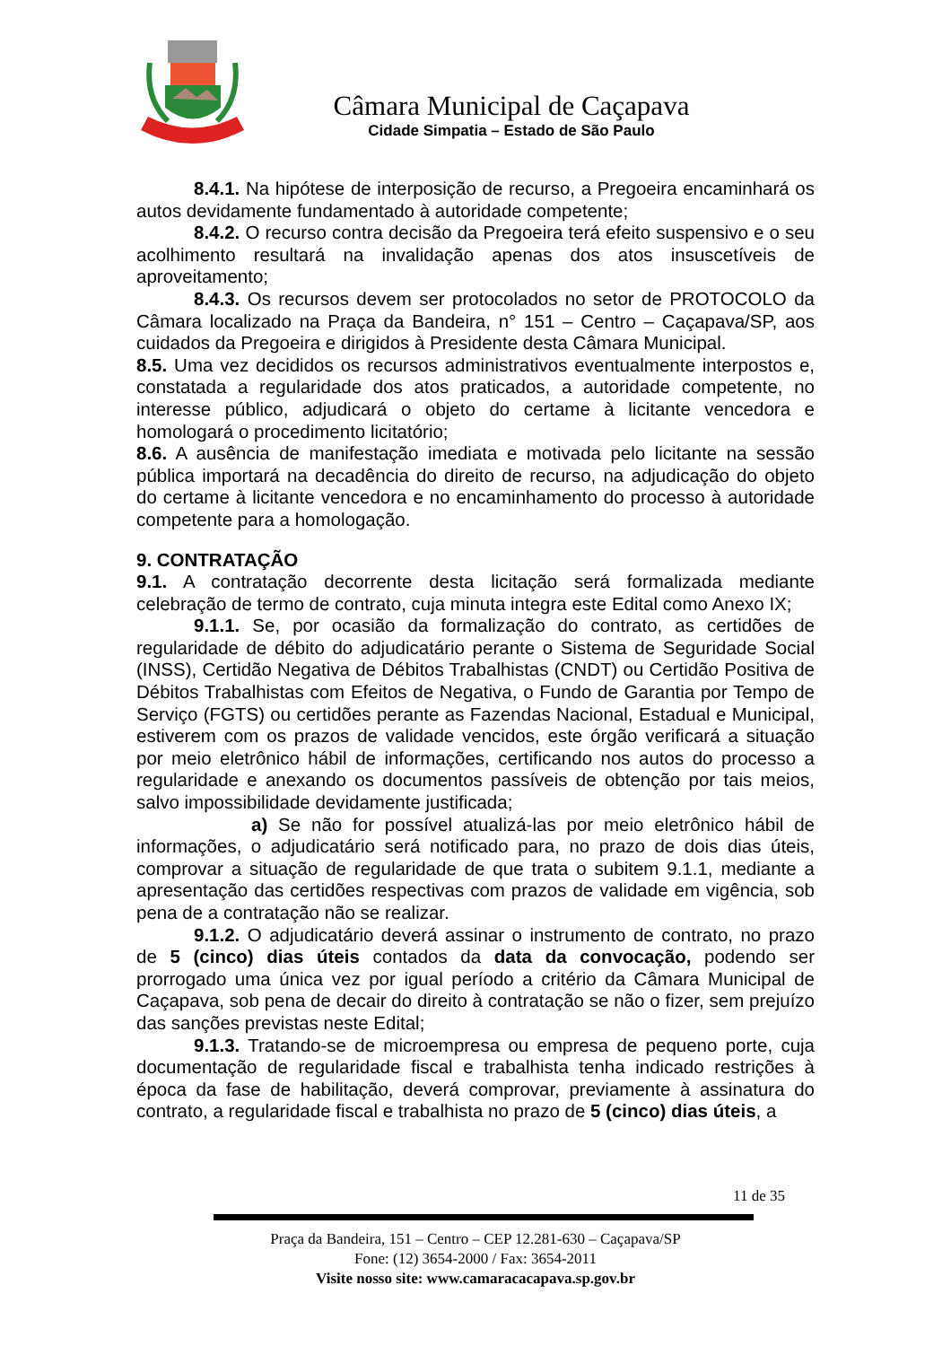Câmara Municipal de Caçapava
Cidade Simpatia – Estado de São Paulo
8.4.1. Na hipótese de interposição de recurso, a Pregoeira encaminhará os autos devidamente fundamentado à autoridade competente;
8.4.2. O recurso contra decisão da Pregoeira terá efeito suspensivo e o seu acolhimento resultará na invalidação apenas dos atos insuscetíveis de aproveitamento;
8.4.3. Os recursos devem ser protocolados no setor de PROTOCOLO da Câmara localizado na Praça da Bandeira, n° 151 – Centro – Caçapava/SP, aos cuidados da Pregoeira e dirigidos à Presidente desta Câmara Municipal.
8.5. Uma vez decididos os recursos administrativos eventualmente interpostos e, constatada a regularidade dos atos praticados, a autoridade competente, no interesse público, adjudicará o objeto do certame à licitante vencedora e homologará o procedimento licitatório;
8.6. A ausência de manifestação imediata e motivada pelo licitante na sessão pública importará na decadência do direito de recurso, na adjudicação do objeto do certame à licitante vencedora e no encaminhamento do processo à autoridade competente para a homologação.
9. CONTRATAÇÃO
9.1. A contratação decorrente desta licitação será formalizada mediante celebração de termo de contrato, cuja minuta integra este Edital como Anexo IX;
9.1.1. Se, por ocasião da formalização do contrato, as certidões de regularidade de débito do adjudicatário perante o Sistema de Seguridade Social (INSS), Certidão Negativa de Débitos Trabalhistas (CNDT) ou Certidão Positiva de Débitos Trabalhistas com Efeitos de Negativa, o Fundo de Garantia por Tempo de Serviço (FGTS) ou certidões perante as Fazendas Nacional, Estadual e Municipal, estiverem com os prazos de validade vencidos, este órgão verificará a situação por meio eletrônico hábil de informações, certificando nos autos do processo a regularidade e anexando os documentos passíveis de obtenção por tais meios, salvo impossibilidade devidamente justificada;
a) Se não for possível atualizá-las por meio eletrônico hábil de informações, o adjudicatário será notificado para, no prazo de dois dias úteis, comprovar a situação de regularidade de que trata o subitem 9.1.1, mediante a apresentação das certidões respectivas com prazos de validade em vigência, sob pena de a contratação não se realizar.
9.1.2. O adjudicatário deverá assinar o instrumento de contrato, no prazo de 5 (cinco) dias úteis contados da data da convocação, podendo ser prorrogado uma única vez por igual período a critério da Câmara Municipal de Caçapava, sob pena de decair do direito à contratação se não o fizer, sem prejuízo das sanções previstas neste Edital;
9.1.3. Tratando-se de microempresa ou empresa de pequeno porte, cuja documentação de regularidade fiscal e trabalhista tenha indicado restrições à época da fase de habilitação, deverá comprovar, previamente à assinatura do contrato, a regularidade fiscal e trabalhista no prazo de 5 (cinco) dias úteis, a
11 de 35
Praça da Bandeira, 151 – Centro – CEP 12.281-630 – Caçapava/SP
Fone: (12) 3654-2000 / Fax: 3654-2011
Visite nosso site: www.camaracacapava.sp.gov.br